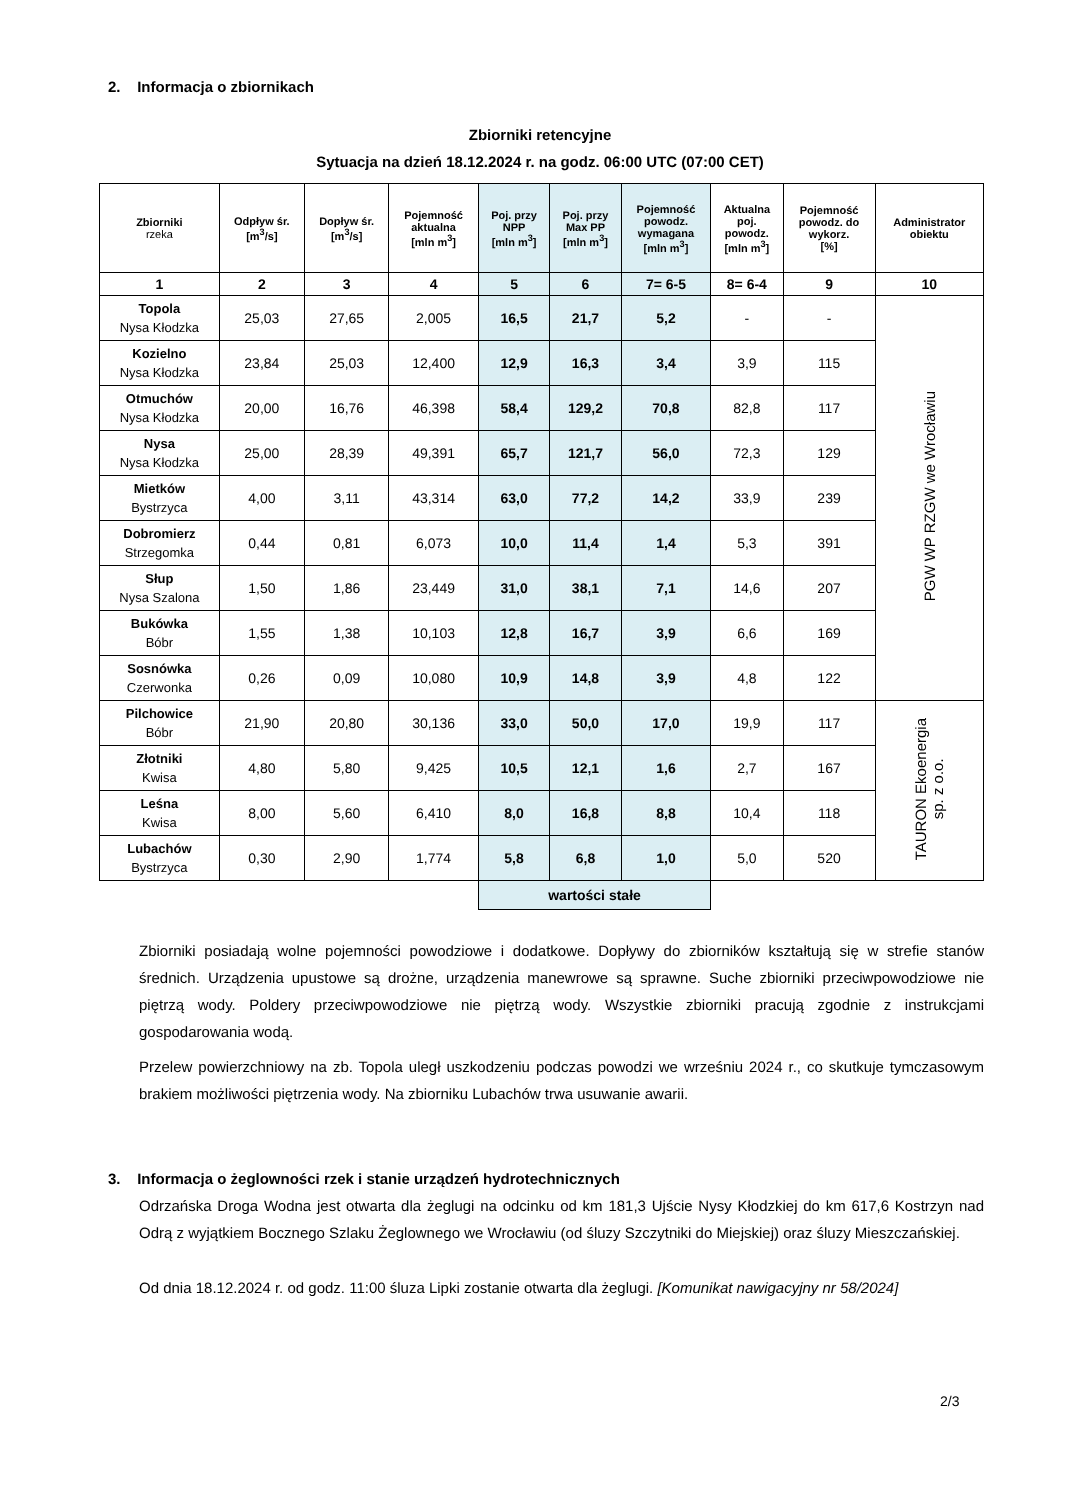2. Informacja o zbiornikach
Zbiorniki retencyjne
Sytuacja na dzień 18.12.2024 r. na godz. 06:00 UTC (07:00 CET)
| Zbiorniki rzeka | Odpływ śr. [m<sup>3</sup>/s] | Dopływ śr. [m<sup>3</sup>/s] | Pojemność aktualna [mln m<sup>3</sup>] | Poj. przy NPP [mln m<sup>3</sup>] | Poj. przy Max PP [mln m<sup>3</sup>] | Pojemność powodz. wymagana [mln m<sup>3</sup>] | Aktualna poj. powodz. [mln m<sup>3</sup>] | Pojemność powodz. do wykorz. [%] | Administrator obiektu |
| --- | --- | --- | --- | --- | --- | --- | --- | --- | --- |
| 1 | 2 | 3 | 4 | 5 | 6 | 7= 6-5 | 8= 6-4 | 9 | 10 |
| Topola Nysa Kłodzka | 25,03 | 27,65 | 2,005 | 16,5 | 21,7 | 5,2 | - | - | PGW WP RZGW we Wrocławiu |
| Kozielno Nysa Kłodzka | 23,84 | 25,03 | 12,400 | 12,9 | 16,3 | 3,4 | 3,9 | 115 | |
| Otmuchów Nysa Kłodzka | 20,00 | 16,76 | 46,398 | 58,4 | 129,2 | 70,8 | 82,8 | 117 | |
| Nysa Nysa Kłodzka | 25,00 | 28,39 | 49,391 | 65,7 | 121,7 | 56,0 | 72,3 | 129 | |
| Mietków Bystrzyca | 4,00 | 3,11 | 43,314 | 63,0 | 77,2 | 14,2 | 33,9 | 239 | |
| Dobromierz Strzegomka | 0,44 | 0,81 | 6,073 | 10,0 | 11,4 | 1,4 | 5,3 | 391 | |
| Słup Nysa Szalona | 1,50 | 1,86 | 23,449 | 31,0 | 38,1 | 7,1 | 14,6 | 207 | |
| Bukówka Bóbr | 1,55 | 1,38 | 10,103 | 12,8 | 16,7 | 3,9 | 6,6 | 169 | |
| Sosnówka Czerwonka | 0,26 | 0,09 | 10,080 | 10,9 | 14,8 | 3,9 | 4,8 | 122 | |
| Pilchowice Bóbr | 21,90 | 20,80 | 30,136 | 33,0 | 50,0 | 17,0 | 19,9 | 117 | TAURON Ekoenergia sp. z o.o. |
| Złotniki Kwisa | 4,80 | 5,80 | 9,425 | 10,5 | 12,1 | 1,6 | 2,7 | 167 | |
| Leśna Kwisa | 8,00 | 5,60 | 6,410 | 8,0 | 16,8 | 8,8 | 10,4 | 118 | |
| Lubachów Bystrzyca | 0,30 | 2,90 | 1,774 | 5,8 | 6,8 | 1,0 | 5,0 | 520 | |
| | | | | wartości stałe | | | | | |
Zbiorniki posiadają wolne pojemności powodziowe i dodatkowe. Dopływy do zbiorników kształtują się w strefie stanów średnich. Urządzenia upustowe są drożne, urządzenia manewrowe są sprawne. Suche zbiorniki przeciwpowodziowe nie piętrzą wody. Poldery przeciwpowodziowe nie piętrzą wody. Wszystkie zbiorniki pracują zgodnie z instrukcjami gospodarowania wodą.
Przelew powierzchniowy na zb. Topola uległ uszkodzeniu podczas powodzi we wrześniu 2024 r., co skutkuje tymczasowym brakiem możliwości piętrzenia wody. Na zbiorniku Lubachów trwa usuwanie awarii.
3. Informacja o żeglowności rzek i stanie urządzeń hydrotechnicznych
Odrzańska Droga Wodna jest otwarta dla żeglugi na odcinku od km 181,3 Ujście Nysy Kłodzkiej do km 617,6 Kostrzyn nad Odrą z wyjątkiem Bocznego Szlaku Żeglownego we Wrocławiu (od śluzy Szczytniki do Miejskiej) oraz śluzy Mieszczańskiej.
Od dnia 18.12.2024 r. od godz. 11:00 śluza Lipki zostanie otwarta dla żeglugi. [Komunikat nawigacyjny nr 58/2024]
2/3